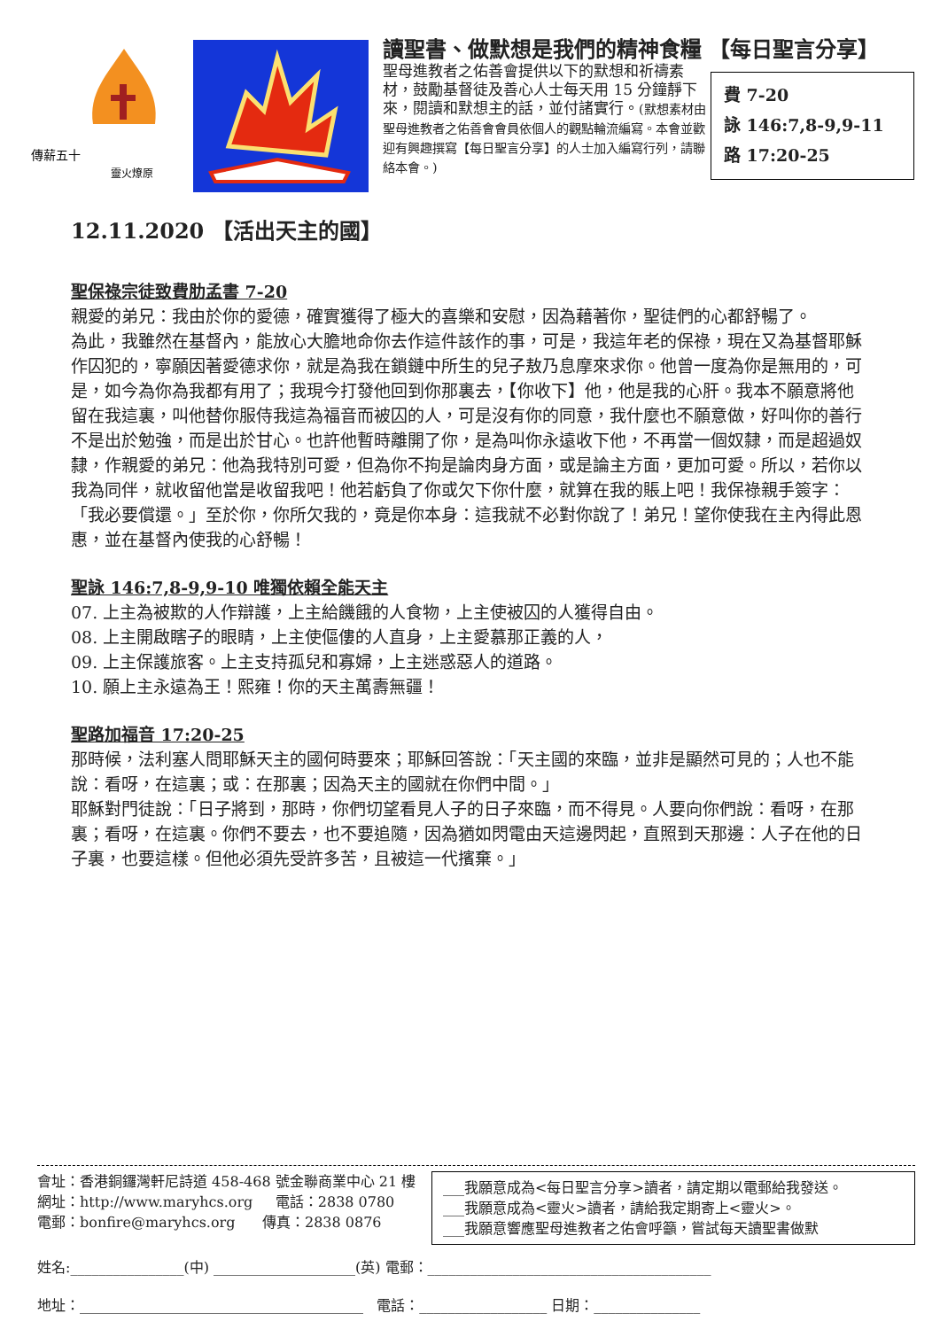傳薪五十
靈火燎原
讀聖書、做默想是我們的精神食糧 【每日聖言分享】
聖母進教者之佑善會提供以下的默想和祈禱素材，鼓勵基督徒及善心人士每天用 15 分鐘靜下來，閱讀和默想主的話，並付諸實行。(默想素材由聖母進教者之佑善會會員依個人的觀點輪流編寫。本會並歡迎有興趣撰寫【每日聖言分享】的人士加入編寫行列，請聯絡本會。)
費 7-20
詠 146:7,8-9,9-11
路 17:20-25
12.11.2020 【活出天主的國】
聖保祿宗徒致費肋孟書 7-20
親愛的弟兄：我由於你的愛德，確實獲得了極大的喜樂和安慰，因為藉著你，聖徒們的心都舒暢了。
為此，我雖然在基督內，能放心大膽地命你去作這件該作的事，可是，我這年老的保祿，現在又為基督耶穌作囚犯的，寧願因著愛德求你，就是為我在鎖鏈中所生的兒子敖乃息摩來求你。他曾一度為你是無用的，可是，如今為你為我都有用了；我現今打發他回到你那裏去，【你收下】他，他是我的心肝。我本不願意將他留在我這裏，叫他替你服侍我這為福音而被囚的人，可是沒有你的同意，我什麼也不願意做，好叫你的善行不是出於勉強，而是出於甘心。也許他暫時離開了你，是為叫你永遠收下他，不再當一個奴隸，而是超過奴隸，作親愛的弟兄：他為我特別可愛，但為你不拘是論肉身方面，或是論主方面，更加可愛。所以，若你以我為同伴，就收留他當是收留我吧！他若虧負了你或欠下你什麼，就算在我的賬上吧！我保祿親手簽字：「我必要償還。」至於你，你所欠我的，竟是你本身：這我就不必對你說了！弟兄！望你使我在主內得此恩惠，並在基督內使我的心舒暢！
聖詠 146:7,8-9,9-10 唯獨依賴全能天主
07. 上主為被欺的人作辯護，上主給饑餓的人食物，上主使被囚的人獲得自由。
08. 上主開啟瞎子的眼睛，上主使傴僂的人直身，上主愛慕那正義的人，
09. 上主保護旅客。上主支持孤兒和寡婦，上主迷惑惡人的道路。
10. 願上主永遠為王！熙雍！你的天主萬壽無疆！
聖路加福音 17:20-25
那時候，法利塞人問耶穌天主的國何時要來；耶穌回答說：「天主國的來臨，並非是顯然可見的；人也不能說：看呀，在這裏；或：在那裏；因為天主的國就在你們中間。」
耶穌對門徒說：「日子將到，那時，你們切望看見人子的日子來臨，而不得見。人要向你們說：看呀，在那裏；看呀，在這裏。你們不要去，也不要追隨，因為猶如閃電由天這邊閃起，直照到天那邊：人子在他的日子裏，也要這樣。但他必須先受許多苦，且被這一代擯棄。」
會址：香港銅鑼灣軒尼詩道 458-468 號金聯商業中心 21 樓
網址：http://www.maryhcs.org 電話：2838 0780
電郵：bonfire@maryhcs.org 傳真：2838 0876
___我願意成為<每日聖言分享>讀者，請定期以電郵給我發送。
___我願意成為<靈火>讀者，請給我定期寄上<靈火>。
___我願意響應聖母進教者之佑會呼籲，嘗試每天讀聖書做默
姓名:________________(中) ____________________(英) 電郵：________________________________________
地址：________________________________________ 電話：__________________ 日期：_______________